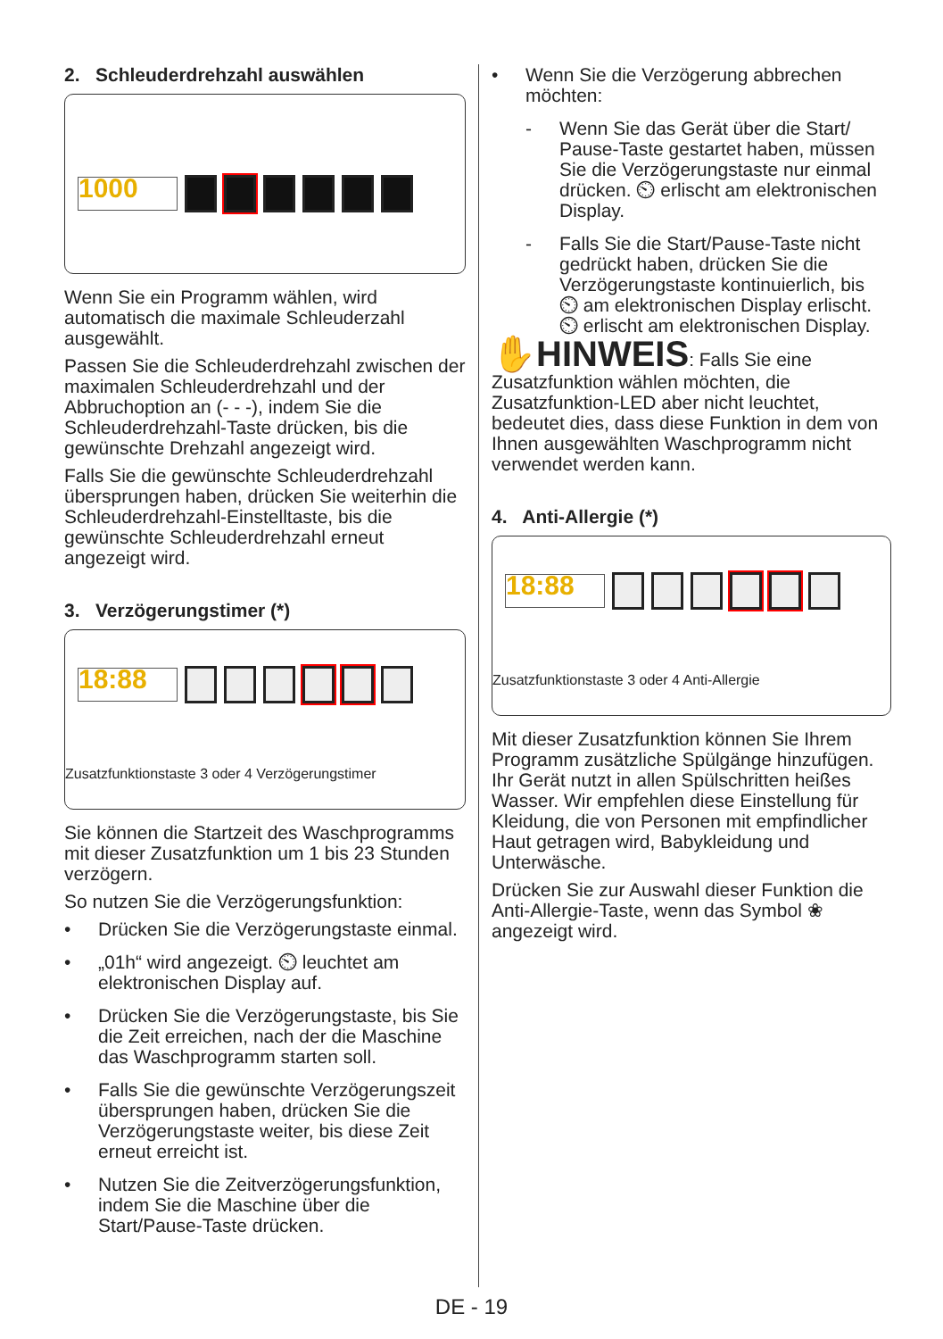2. Schleuderdrehzahl auswählen
1000
Wenn Sie ein Programm wählen, wird automatisch die maximale Schleuderzahl ausgewählt.
Passen Sie die Schleuderdrehzahl zwischen der maximalen Schleuderdrehzahl und der Abbruchoption an (- - -), indem Sie die Schleuderdrehzahl-Taste drücken, bis die gewünschte Drehzahl angezeigt wird.
Falls Sie die gewünschte Schleuderdrehzahl übersprungen haben, drücken Sie weiterhin die Schleuderdrehzahl-Einstelltaste, bis die gewünschte Schleuderdrehzahl erneut angezeigt wird.
3. Verzögerungstimer (*)
18:88
Zusatzfunktionstaste 3 oder 4 Verzögerungstimer
Sie können die Startzeit des Waschprogramms mit dieser Zusatzfunktion um 1 bis 23 Stunden verzögern.
So nutzen Sie die Verzögerungsfunktion:
• Drücken Sie die Verzögerungstaste einmal.
• „01h“ wird angezeigt. ⏲ leuchtet am elektronischen Display auf.
• Drücken Sie die Verzögerungstaste, bis Sie die Zeit erreichen, nach der die Maschine das Waschprogramm starten soll.
• Falls Sie die gewünschte Verzögerungszeit übersprungen haben, drücken Sie die Verzögerungstaste weiter, bis diese Zeit erneut erreicht ist.
• Nutzen Sie die Zeitverzögerungsfunktion, indem Sie die Maschine über die Start/Pause-Taste drücken.
• Wenn Sie die Verzögerung abbrechen möchten:
- Wenn Sie das Gerät über die Start/ Pause-Taste gestartet haben, müssen Sie die Verzögerungstaste nur einmal drücken. ⏲ erlischt am elektronischen Display.
- Falls Sie die Start/Pause-Taste nicht gedrückt haben, drücken Sie die Verzögerungstaste kontinuierlich, bis ⏲ am elektronischen Display erlischt. ⏲ erlischt am elektronischen Display.
✋HINWEIS: Falls Sie eine Zusatzfunktion wählen möchten, die Zusatzfunktion-LED aber nicht leuchtet, bedeutet dies, dass diese Funktion in dem von Ihnen ausgewählten Waschprogramm nicht verwendet werden kann.
4. Anti-Allergie (*)
18:88
Zusatzfunktionstaste 3 oder 4 Anti-Allergie
Mit dieser Zusatzfunktion können Sie Ihrem Programm zusätzliche Spülgänge hinzufügen. Ihr Gerät nutzt in allen Spülschritten heißes Wasser. Wir empfehlen diese Einstellung für Kleidung, die von Personen mit empfindlicher Haut getragen wird, Babykleidung und Unterwäsche.
Drücken Sie zur Auswahl dieser Funktion die Anti-Allergie-Taste, wenn das Symbol ❀ angezeigt wird.
DE - 19